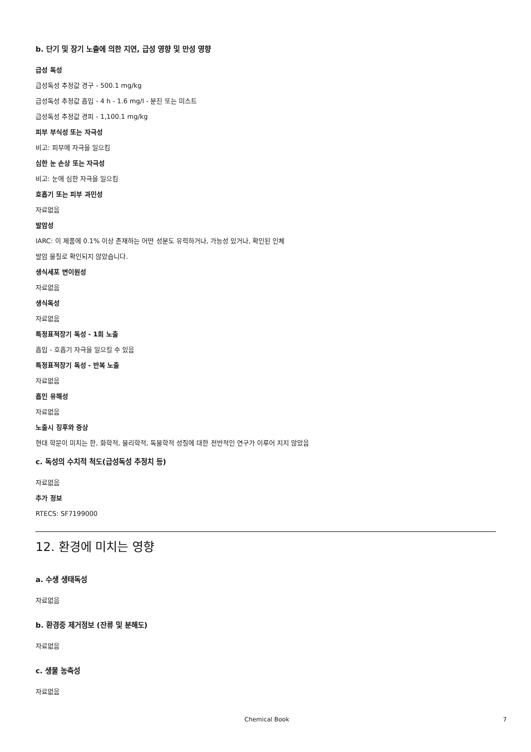b. 단기 및 장기 노출에 의한 지연, 급성 영향 및 만성 영향
급성 독성
급성독성 추정값 경구 - 500.1 mg/kg
급성독성 추정값 흡입 - 4 h - 1.6 mg/l - 분진 또는 미스트
급성독성 추정값 경피 - 1,100.1 mg/kg
피부 부식성 또는 자극성
비고: 피부에 자극을 일으킴
심한 눈 손상 또는 자극성
비고: 눈에 심한 자극을 일으킴
호흡기 또는 피부 과민성
자료없음
발암성
IARC: 이 제품에 0.1% 이상 존재하는 어떤 성분도 유력하거나, 가능성 있거나, 확인된 인체
발암 물질로 확인되지 않았습니다.
생식세포 변이원성
자료없음
생식독성
자료없음
특정표적장기 독성 - 1회 노출
흡입 - 호흡기 자극을 일으킬 수 있음
특정표적장기 독성 - 반복 노출
자료없음
흡인 유해성
자료없음
노출시 징후와 증상
현대 학문이 미치는 한, 화학적, 물리학적, 독물학적 성질에 대한 전반적인 연구가 이루어 지지 않았음
c. 독성의 수치적 척도(급성독성 추정치 등)
자료없음
추가 정보
RTECS: SF7199000
12. 환경에 미치는 영향
a. 수생 생태독성
자료없음
b. 환경중 제거정보 (잔류 및 분해도)
자료없음
c. 생물 농축성
자료없음
Chemical Book 7